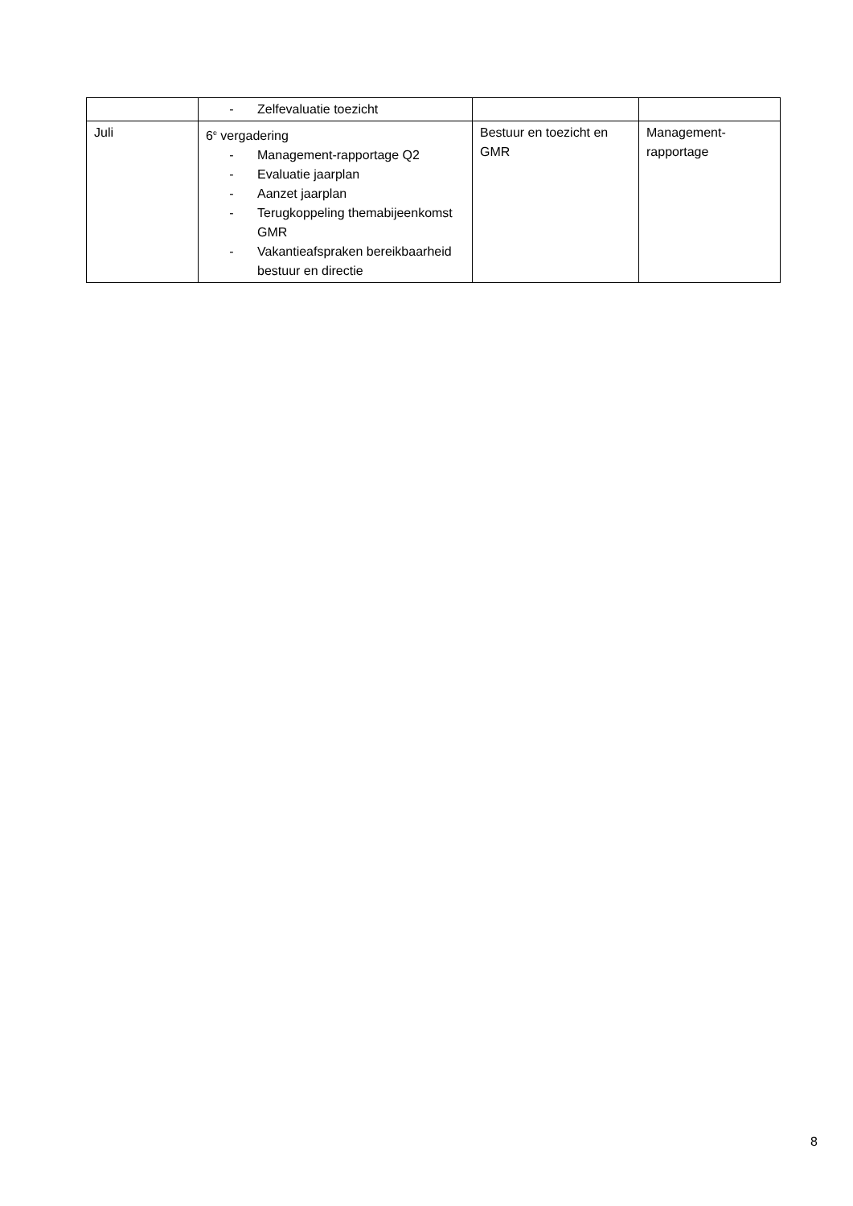| | - Zelfevaluatie toezicht | | |
| Juli | 6<sup>e</sup> vergadering - Management-rapportage Q2 - Evaluatie jaarplan - Aanzet jaarplan - Terugkoppeling themabijeenkomst GMR - Vakantieafspraken bereikbaarheid bestuur en directie | Bestuur en toezicht en GMR | Management-rapportage |
8